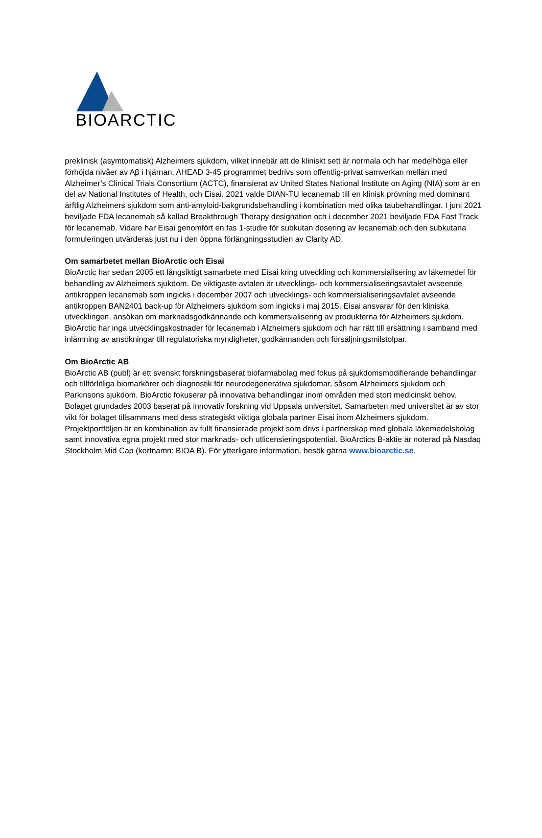BIOARCTIC
preklinisk (asymtomatisk) Alzheimers sjukdom, vilket innebär att de kliniskt sett är normala och har medelhöga eller förhöjda nivåer av Aβ i hjärnan. AHEAD 3-45 programmet bedrivs som offentlig-privat samverkan mellan med Alzheimer’s Clinical Trials Consortium (ACTC), finansierat av United States National Institute on Aging (NIA) som är en del av National Institutes of Health, och Eisai. 2021 valde DIAN-TU lecanemab till en klinisk prövning med dominant ärftlig Alzheimers sjukdom som anti-amyloid-bakgrundsbehandling i kombination med olika taubehandlingar. I juni 2021 beviljade FDA lecanemab så kallad Breakthrough Therapy designation och i december 2021 beviljade FDA Fast Track för lecanemab. Vidare har Eisai genomfört en fas 1-studie för subkutan dosering av lecanemab och den subkutana formuleringen utvärderas just nu i den öppna förlängningsstudien av Clarity AD.
Om samarbetet mellan BioArctic och Eisai
BioArctic har sedan 2005 ett långsiktigt samarbete med Eisai kring utveckling och kommersialisering av läkemedel för behandling av Alzheimers sjukdom. De viktigaste avtalen är utvecklings- och kommersialiseringsavtalet avseende antikroppen lecanemab som ingicks i december 2007 och utvecklings- och kommersialiseringsavtalet avseende antikroppen BAN2401 back-up för Alzheimers sjukdom som ingicks i maj 2015. Eisai ansvarar för den kliniska utvecklingen, ansökan om marknadsgodkännande och kommersialisering av produkterna för Alzheimers sjukdom. BioArctic har inga utvecklingskostnader för lecanemab i Alzheimers sjukdom och har rätt till ersättning i samband med inlämning av ansökningar till regulatoriska myndigheter, godkännanden och försäljningsmilstolpar.
Om BioArctic AB
BioArctic AB (publ) är ett svenskt forskningsbaserat biofarmabolag med fokus på sjukdomsmodifierande behandlingar och tillförlitliga biomarkörer och diagnostik för neurodegenerativa sjukdomar, såsom Alzheimers sjukdom och Parkinsons sjukdom. BioArctic fokuserar på innovativa behandlingar inom områden med stort medicinskt behov. Bolaget grundades 2003 baserat på innovativ forskning vid Uppsala universitet. Samarbeten med universitet är av stor vikt för bolaget tillsammans med dess strategiskt viktiga globala partner Eisai inom Alzheimers sjukdom. Projektportföljen är en kombination av fullt finansierade projekt som drivs i partnerskap med globala läkemedelsbolag samt innovativa egna projekt med stor marknads- och utlicensieringspotential. BioArctics B-aktie är noterad på Nasdaq Stockholm Mid Cap (kortnamn: BIOA B). För ytterligare information, besök gärna www.bioarctic.se.